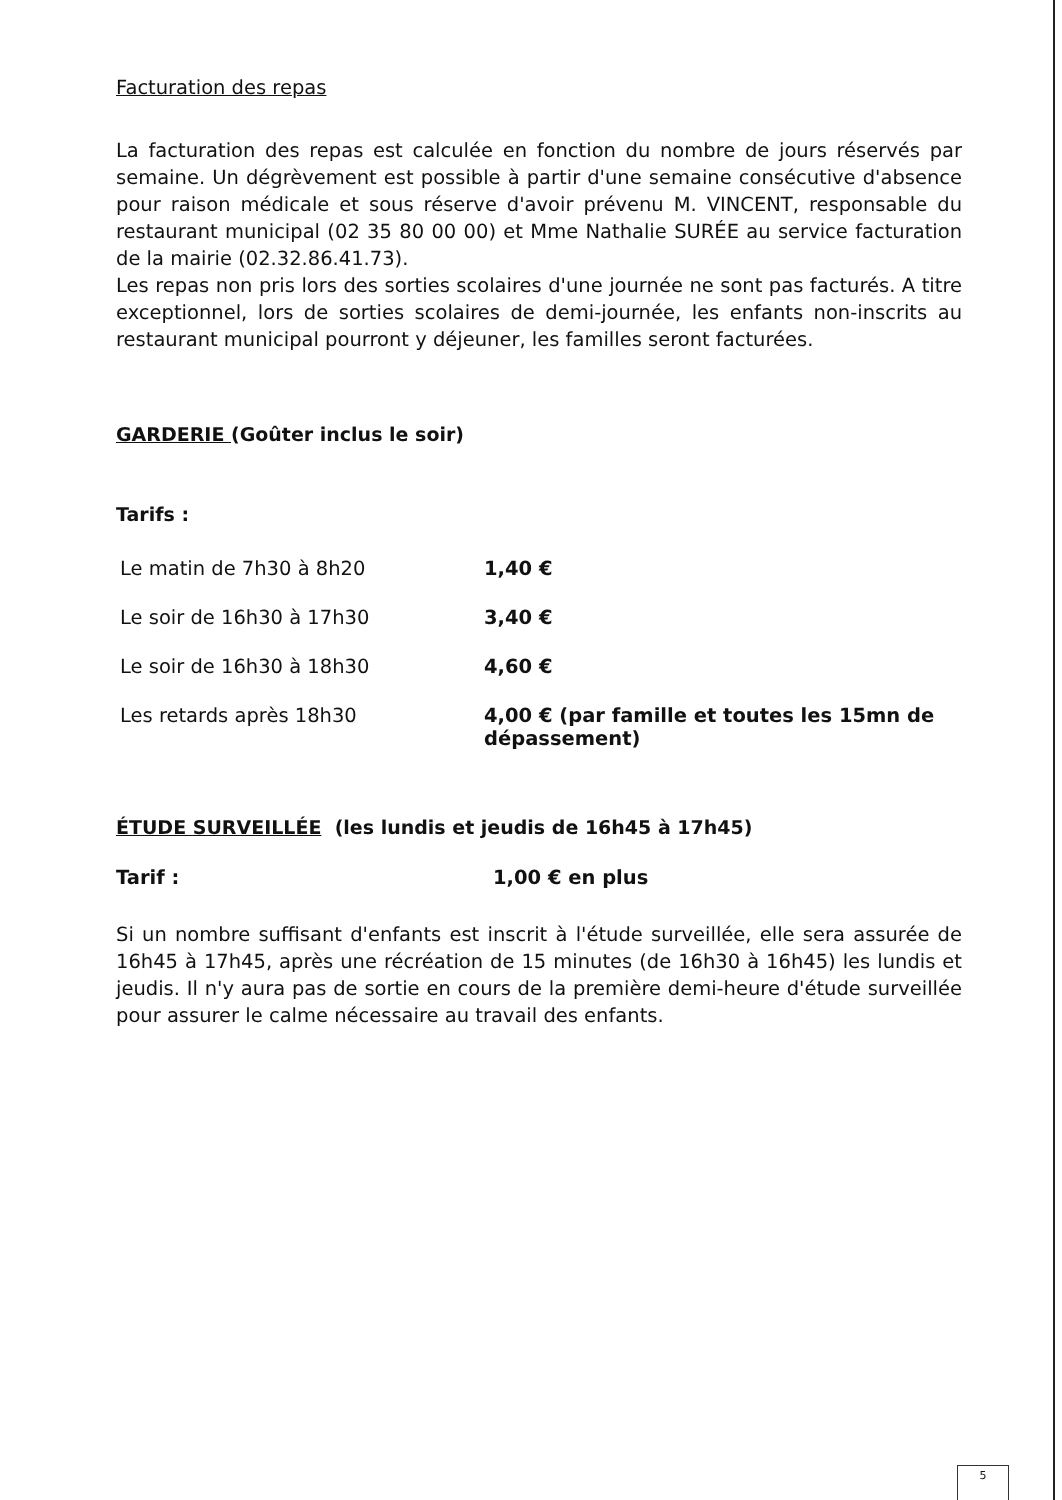Facturation des repas
La facturation des repas est calculée en fonction du nombre de jours réservés par semaine. Un dégrèvement est possible à partir d'une semaine consécutive d'absence pour raison médicale et sous réserve d'avoir prévenu M. VINCENT, responsable du restaurant municipal (02 35 80 00 00) et Mme Nathalie SURÉE au service facturation de la mairie (02.32.86.41.73).
Les repas non pris lors des sorties scolaires d'une journée ne sont pas facturés. A titre exceptionnel, lors de sorties scolaires de demi-journée, les enfants non-inscrits au restaurant municipal pourront y déjeuner, les familles seront facturées.
GARDERIE (Goûter inclus le soir)
Tarifs :
| Le matin de 7h30 à 8h20 | 1,40 € |
| Le soir de 16h30 à 17h30 | 3,40 € |
| Le soir de 16h30 à 18h30 | 4,60 € |
| Les retards après 18h30 | 4,00 € (par famille et toutes les 15mn de dépassement) |
ÉTUDE SURVEILLÉE (les lundis et jeudis de 16h45 à 17h45)
Tarif : 1,00 € en plus
Si un nombre suffisant d'enfants est inscrit à l'étude surveillée, elle sera assurée de 16h45 à 17h45, après une récréation de 15 minutes (de 16h30 à 16h45) les lundis et jeudis. Il n'y aura pas de sortie en cours de la première demi-heure d'étude surveillée pour assurer le calme nécessaire au travail des enfants.
5